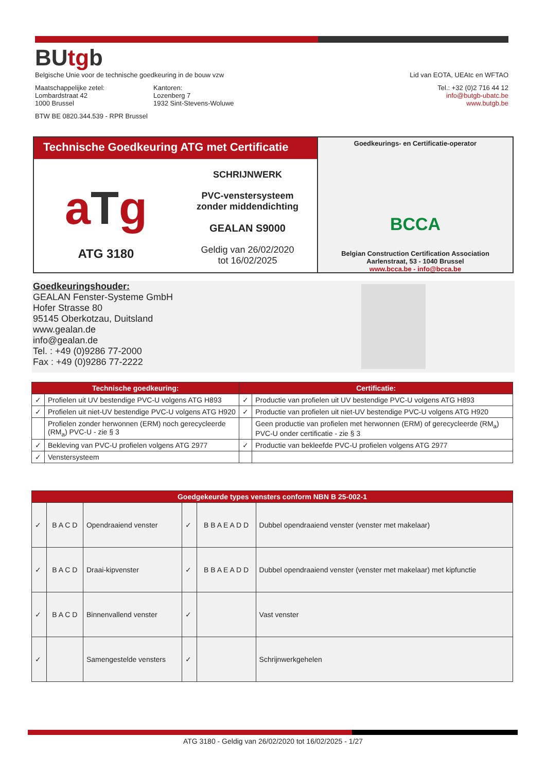BUtgb
Belgische Unie voor de technische goedkeuring in de bouw vzw Lid van EOTA, UEAtc en WFTAO
Maatschappelijke zetel:
Lombardstraat 42
1000 Brussel
Kantoren:
Lozenberg 7
1932 Sint-Stevens-Woluwe
Tel.: +32 (0)2 716 44 12
info@butgb-ubatc.be
www.butgb.be
BTW BE 0820.344.539 - RPR Brussel
Technische Goedkeuring ATG met Certificatie
aTg
ATG 3180
SCHRIJNWERK
PVC-venstersysteem
zonder middendichting
GEALAN S9000
Geldig van 26/02/2020
tot 16/02/2025
Goedkeurings- en Certificatie-operator
BCCA
Belgian Construction Certification Association
Aarlenstraat, 53 - 1040 Brussel
www.bcca.be - info@bcca.be
Goedkeuringshouder:
GEALAN Fenster-Systeme GmbH
Hofer Strasse 80
95145 Oberkotzau, Duitsland
www.gealan.de
info@gealan.de
Tel. : +49 (0)9286 77-2000
Fax : +49 (0)9286 77-2222
| Technische goedkeuring: | | Certificatie: | |
| --- | --- | --- | --- |
| ✓ | Profielen uit UV bestendige PVC-U volgens ATG H893 | ✓ | Productie van profielen uit UV bestendige PVC-U volgens ATG H893 |
| ✓ | Profielen uit niet-UV bestendige PVC-U volgens ATG H920 | ✓ | Productie van profielen uit niet-UV bestendige PVC-U volgens ATG H920 |
| | Profielen zonder herwonnen (ERM) noch gerecycleerde (RM<sub>a</sub>) PVC-U - zie § 3 | | Geen productie van profielen met herwonnen (ERM) of gerecycleerde (RM<sub>a</sub>) PVC-U onder certificatie - zie § 3 |
| ✓ | Bekleving van PVC-U profielen volgens ATG 2977 | ✓ | Productie van bekleefde PVC-U profielen volgens ATG 2977 |
| ✓ | Venstersysteem | | |
| Goedgekeurde types vensters conform NBN B 25-002-1 | | | | | |
| --- | --- | --- | --- | --- | --- |
| ✓ | B A C D | Opendraaiend venster | ✓ | B B A E A D D | Dubbel opendraaiend venster (venster met makelaar) |
| ✓ | B A C D | Draai-kipvenster | ✓ | B B A E A D D | Dubbel opendraaiend venster (venster met makelaar) met kipfunctie |
| ✓ | B A C D | Binnenvallend venster | ✓ | | Vast venster |
| ✓ | | Samengestelde vensters | ✓ | | Schrijnwerkgehelen |
ATG 3180 - Geldig van 26/02/2020 tot 16/02/2025 - 1/27